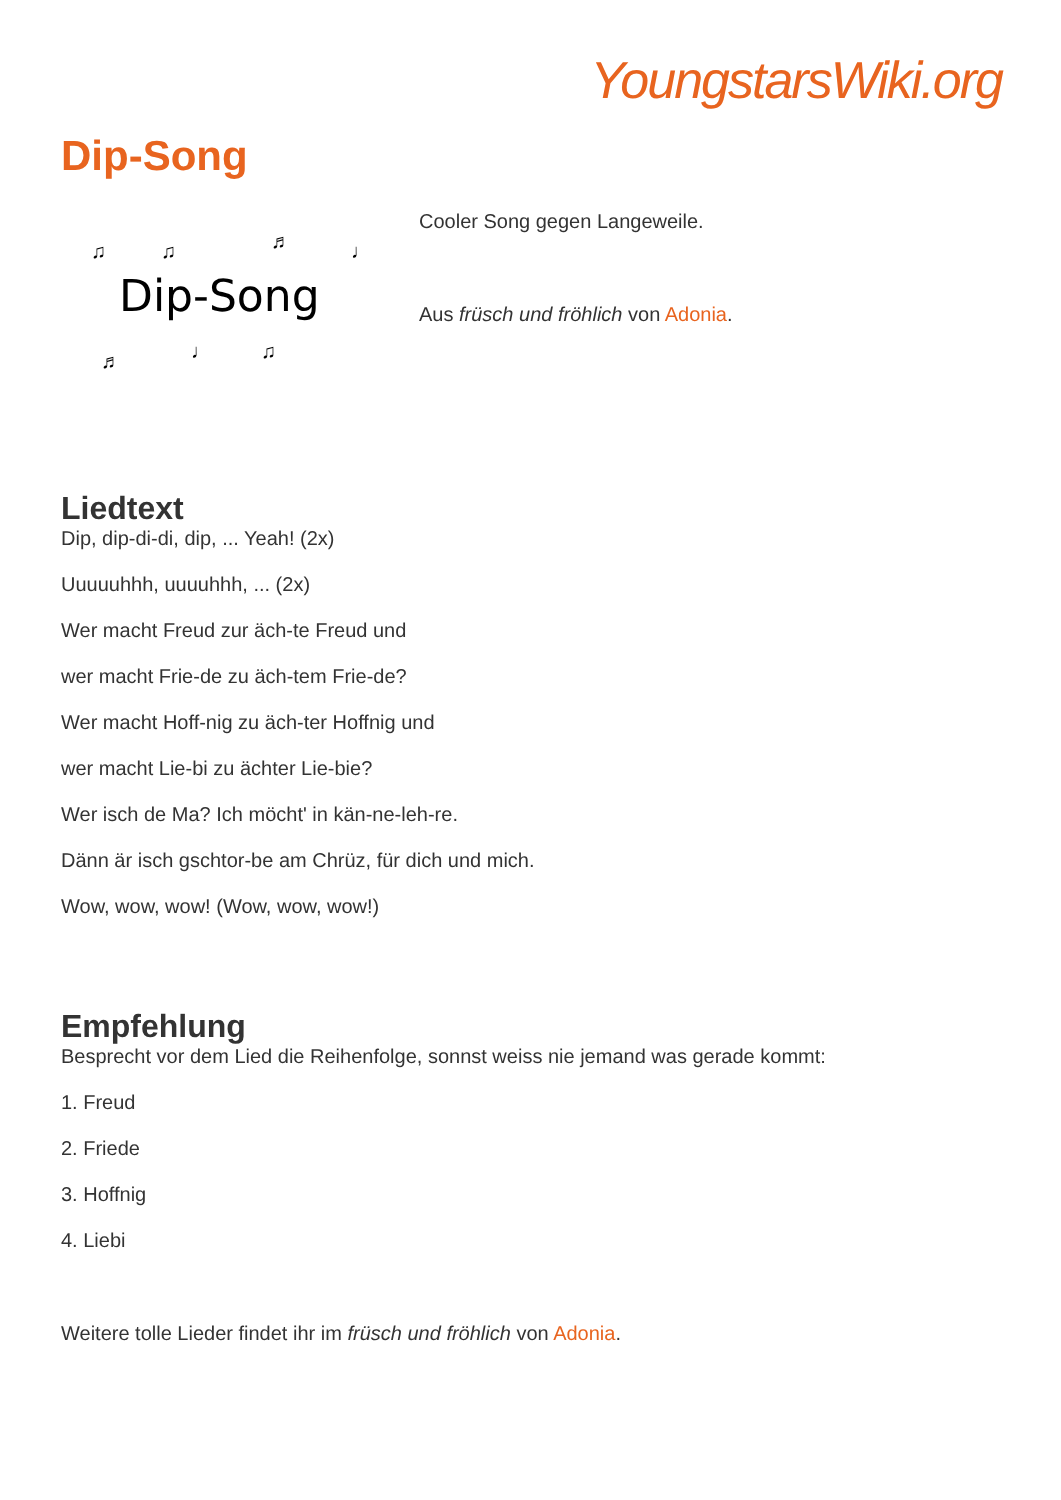YoungstarsWiki.org
Dip-Song
♫ ♫ ♬ ♩
Dip-Song
♬ ♩ ♫
Cooler Song gegen Langeweile.
Aus früsch und fröhlich von Adonia.
Liedtext
Dip, dip-di-di, dip, ... Yeah! (2x)
Uuuuuhhh, uuuuhhh, ... (2x)
Wer macht Freud zur äch-te Freud und
wer macht Frie-de zu äch-tem Frie-de?
Wer macht Hoff-nig zu äch-ter Hoffnig und
wer macht Lie-bi zu ächter Lie-bie?
Wer isch de Ma? Ich möcht' in kän-ne-leh-re.
Dänn är isch gschtor-be am Chrüz, für dich und mich.
Wow, wow, wow! (Wow, wow, wow!)
Empfehlung
Besprecht vor dem Lied die Reihenfolge, sonnst weiss nie jemand was gerade kommt:
1. Freud
2. Friede
3. Hoffnig
4. Liebi
Weitere tolle Lieder findet ihr im früsch und fröhlich von Adonia.